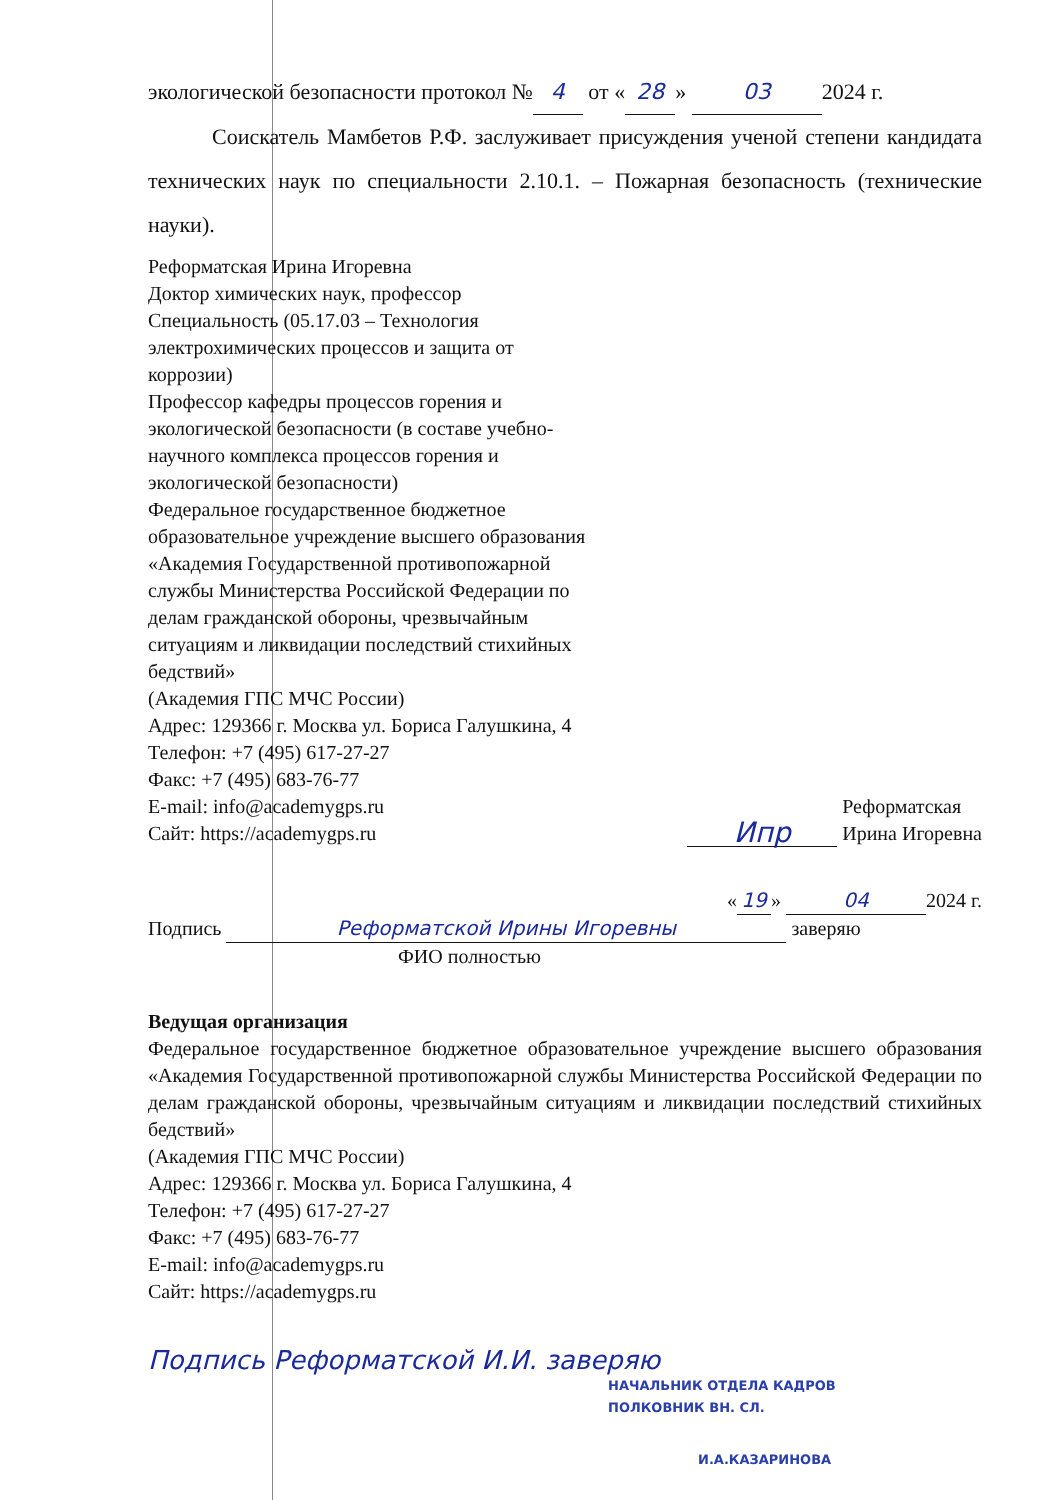экологической безопасности протокол № 4 от « 28 » 03 2024 г.
Соискатель Мамбетов Р.Ф. заслуживает присуждения ученой степени кандидата технических наук по специальности 2.10.1. – Пожарная безопасность (технические науки).
Реформатская Ирина Игоревна
Доктор химических наук, профессор
Специальность (05.17.03 – Технология электрохимических процессов и защита от коррозии)
Профессор кафедры процессов горения и экологической безопасности (в составе учебно-научного комплекса процессов горения и экологической безопасности)
Федеральное государственное бюджетное образовательное учреждение высшего образования «Академия Государственной противопожарной службы Министерства Российской Федерации по делам гражданской обороны, чрезвычайным ситуациям и ликвидации последствий стихийных бедствий»
(Академия ГПС МЧС России)
Адрес: 129366 г. Москва ул. Бориса Галушкина, 4
Телефон: +7 (495) 617-27-27
Факс: +7 (495) 683-76-77
E-mail: info@academygps.ru
Сайт: https://academygps.ru
Ипр Реформатская
Ирина Игоревна
« 19 » 04 2024 г.
Подпись Реформатской Ирины Игоревны заверяю
ФИО полностью
Ведущая организация
Федеральное государственное бюджетное образовательное учреждение высшего образования «Академия Государственной противопожарной службы Министерства Российской Федерации по делам гражданской обороны, чрезвычайным ситуациям и ликвидации последствий стихийных бедствий»
(Академия ГПС МЧС России)
Адрес: 129366 г. Москва ул. Бориса Галушкина, 4
Телефон: +7 (495) 617-27-27
Факс: +7 (495) 683-76-77
E-mail: info@academygps.ru
Сайт: https://academygps.ru
Подпись Реформатской И.И. заверяю
НАЧАЛЬНИК ОТДЕЛА КАДРОВ
ПОЛКОВНИК ВН. СЛ.
И.А.КАЗАРИНОВА